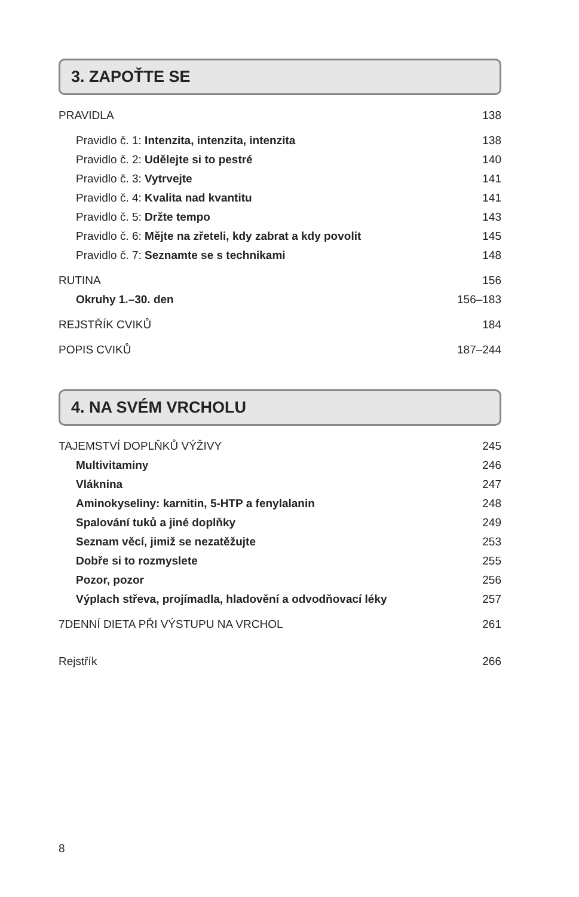3. ZAPOŤTE SE
PRAVIDLA 138
Pravidlo č. 1: Intenzita, intenzita, intenzita 138
Pravidlo č. 2: Udělejte si to pestré 140
Pravidlo č. 3: Vytrvejte 141
Pravidlo č. 4: Kvalita nad kvantitu 141
Pravidlo č. 5: Držte tempo 143
Pravidlo č. 6: Mějte na zřeteli, kdy zabrat a kdy povolit 145
Pravidlo č. 7: Seznamte se s technikami 148
RUTINA 156
Okruhy 1.–30. den 156–183
REJSTŘÍK CVIKŮ 184
POPIS CVIKŮ 187–244
4. NA SVÉM VRCHOLU
TAJEMSTVÍ DOPLŇKŮ VÝŽIVY 245
Multivitaminy 246
Vláknina 247
Aminokyseliny: karnitin, 5-HTP a fenylalanin 248
Spalování tuků a jiné doplňky 249
Seznam věcí, jimiž se nezatěžujte 253
Dobře si to rozmyslete 255
Pozor, pozor 256
Výplach střeva, projímadla, hladovění a odvodňovací léky 257
7DENNÍ DIETA PŘI VÝSTUPU NA VRCHOL 261
Rejstřík 266
8